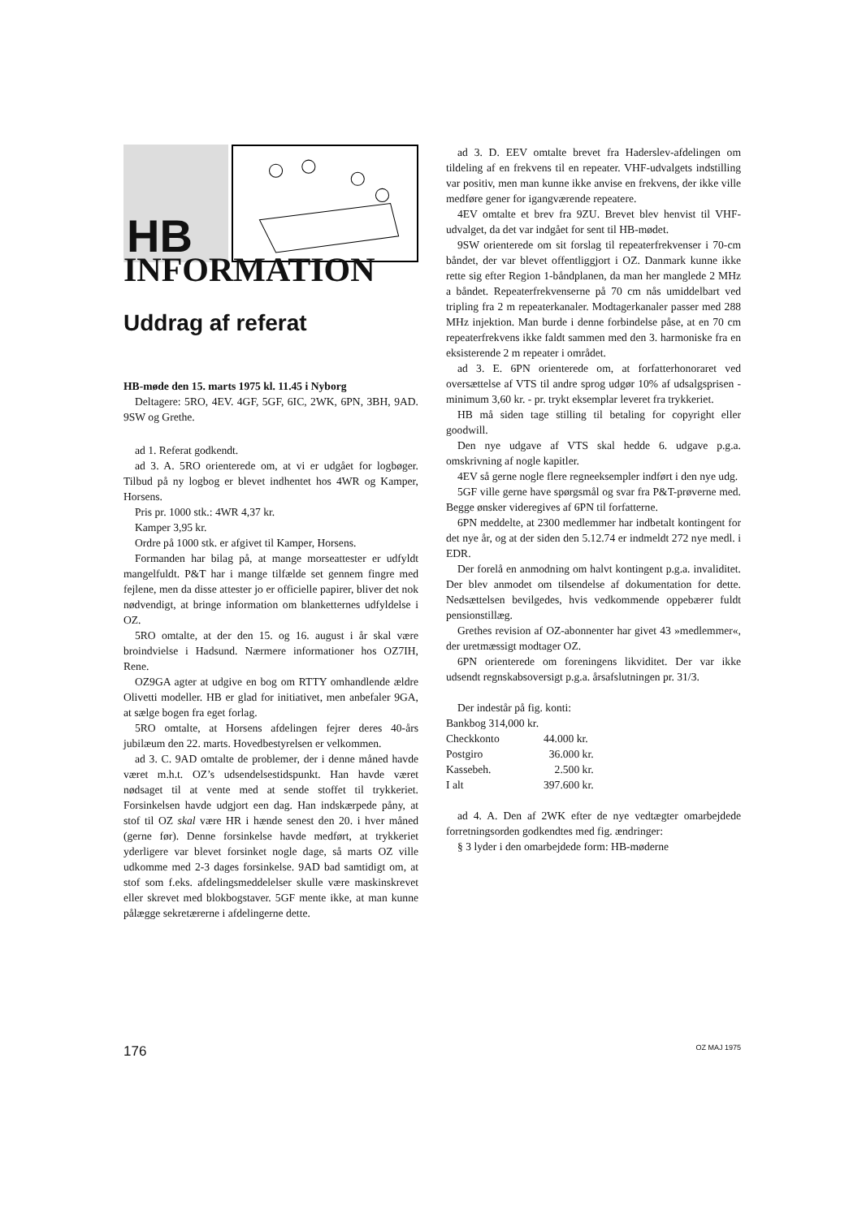HB
INFORMATION
Uddrag af referat
HB-møde den 15. marts 1975 kl. 11.45 i Nyborg
Deltagere: 5RO, 4EV. 4GF, 5GF, 6IC, 2WK, 6PN, 3BH, 9AD. 9SW og Grethe.
ad 1. Referat godkendt.
ad 3. A. 5RO orienterede om, at vi er udgået for logbøger. Tilbud på ny logbog er blevet indhentet hos 4WR og Kamper, Horsens.
Pris pr. 1000 stk.: 4WR 4,37 kr.
Kamper 3,95 kr.
Ordre på 1000 stk. er afgivet til Kamper, Horsens.
Formanden har bilag på, at mange morseattester er udfyldt mangelfuldt. P&T har i mange tilfælde set gennem fingre med fejlene, men da disse attester jo er officielle papirer, bliver det nok nødvendigt, at bringe information om blanketternes udfyldelse i OZ.
5RO omtalte, at der den 15. og 16. august i år skal være broindvielse i Hadsund. Nærmere informationer hos OZ7IH, Rene.
OZ9GA agter at udgive en bog om RTTY omhandlende ældre Olivetti modeller. HB er glad for initiativet, men anbefaler 9GA, at sælge bogen fra eget forlag.
5RO omtalte, at Horsens afdelingen fejrer deres 40-års jubilæum den 22. marts. Hovedbestyrelsen er velkommen.
ad 3. C. 9AD omtalte de problemer, der i denne måned havde været m.h.t. OZ’s udsendelsestidspunkt. Han havde været nødsaget til at vente med at sende stoffet til trykkeriet. Forsinkelsen havde udgjort een dag. Han indskærpede påny, at stof til OZ skal være HR i hænde senest den 20. i hver måned (gerne før). Denne forsinkelse havde medført, at trykkeriet yderligere var blevet forsinket nogle dage, så marts OZ ville udkomme med 2-3 dages forsinkelse. 9AD bad samtidigt om, at stof som f.eks. afdelingsmeddelelser skulle være maskinskrevet eller skrevet med blokbogstaver. 5GF mente ikke, at man kunne pålægge sekretærerne i afdelingerne dette.
ad 3. D. EEV omtalte brevet fra Haderslev-afdelingen om tildeling af en frekvens til en repeater. VHF-udvalgets indstilling var positiv, men man kunne ikke anvise en frekvens, der ikke ville medføre gener for igangværende repeatere.
4EV omtalte et brev fra 9ZU. Brevet blev henvist til VHF-udvalget, da det var indgået for sent til HB-mødet.
9SW orienterede om sit forslag til repeaterfrekvenser i 70-cm båndet, der var blevet offentliggjort i OZ. Danmark kunne ikke rette sig efter Region 1-båndplanen, da man her manglede 2 MHz a båndet. Repeaterfrekvenserne på 70 cm nås umiddelbart ved tripling fra 2 m repeaterkanaler. Modtagerkanaler passer med 288 MHz injektion. Man burde i denne forbindelse påse, at en 70 cm repeaterfrekvens ikke faldt sammen med den 3. harmoniske fra en eksisterende 2 m repeater i området.
ad 3. E. 6PN orienterede om, at forfatterhonoraret ved oversættelse af VTS til andre sprog udgør 10% af udsalgsprisen - minimum 3,60 kr. - pr. trykt eksemplar leveret fra trykkeriet.
HB må siden tage stilling til betaling for copyright eller goodwill.
Den nye udgave af VTS skal hedde 6. udgave p.g.a. omskrivning af nogle kapitler.
4EV så gerne nogle flere regneeksempler indført i den nye udg.
5GF ville gerne have spørgsmål og svar fra P&T-prøverne med. Begge ønsker videregives af 6PN til forfatterne.
6PN meddelte, at 2300 medlemmer har indbetalt kontingent for det nye år, og at der siden den 5.12.74 er indmeldt 272 nye medl. i EDR.
Der forelå en anmodning om halvt kontingent p.g.a. invaliditet. Der blev anmodet om tilsendelse af dokumentation for dette. Nedsættelsen bevilgedes, hvis vedkommende oppebærer fuldt pensionstillæg.
Grethes revision af OZ-abonnenter har givet 43 »medlemmer«, der uretmæssigt modtager OZ.
6PN orienterede om foreningens likviditet. Der var ikke udsendt regnskabsoversigt p.g.a. årsafslutningen pr. 31/3.
Der indestår på fig. konti:
| Bankbog 314,000 kr. | |
| Checkkonto | 44.000 kr. |
| Postgiro | 36.000 kr. |
| Kassebeh. | 2.500 kr. |
| I alt | 397.600 kr. |
ad 4. A. Den af 2WK efter de nye vedtægter omarbejdede forretningsorden godkendtes med fig. ændringer:
§ 3 lyder i den omarbejdede form: HB-møderne
176 OZ MAJ 1975